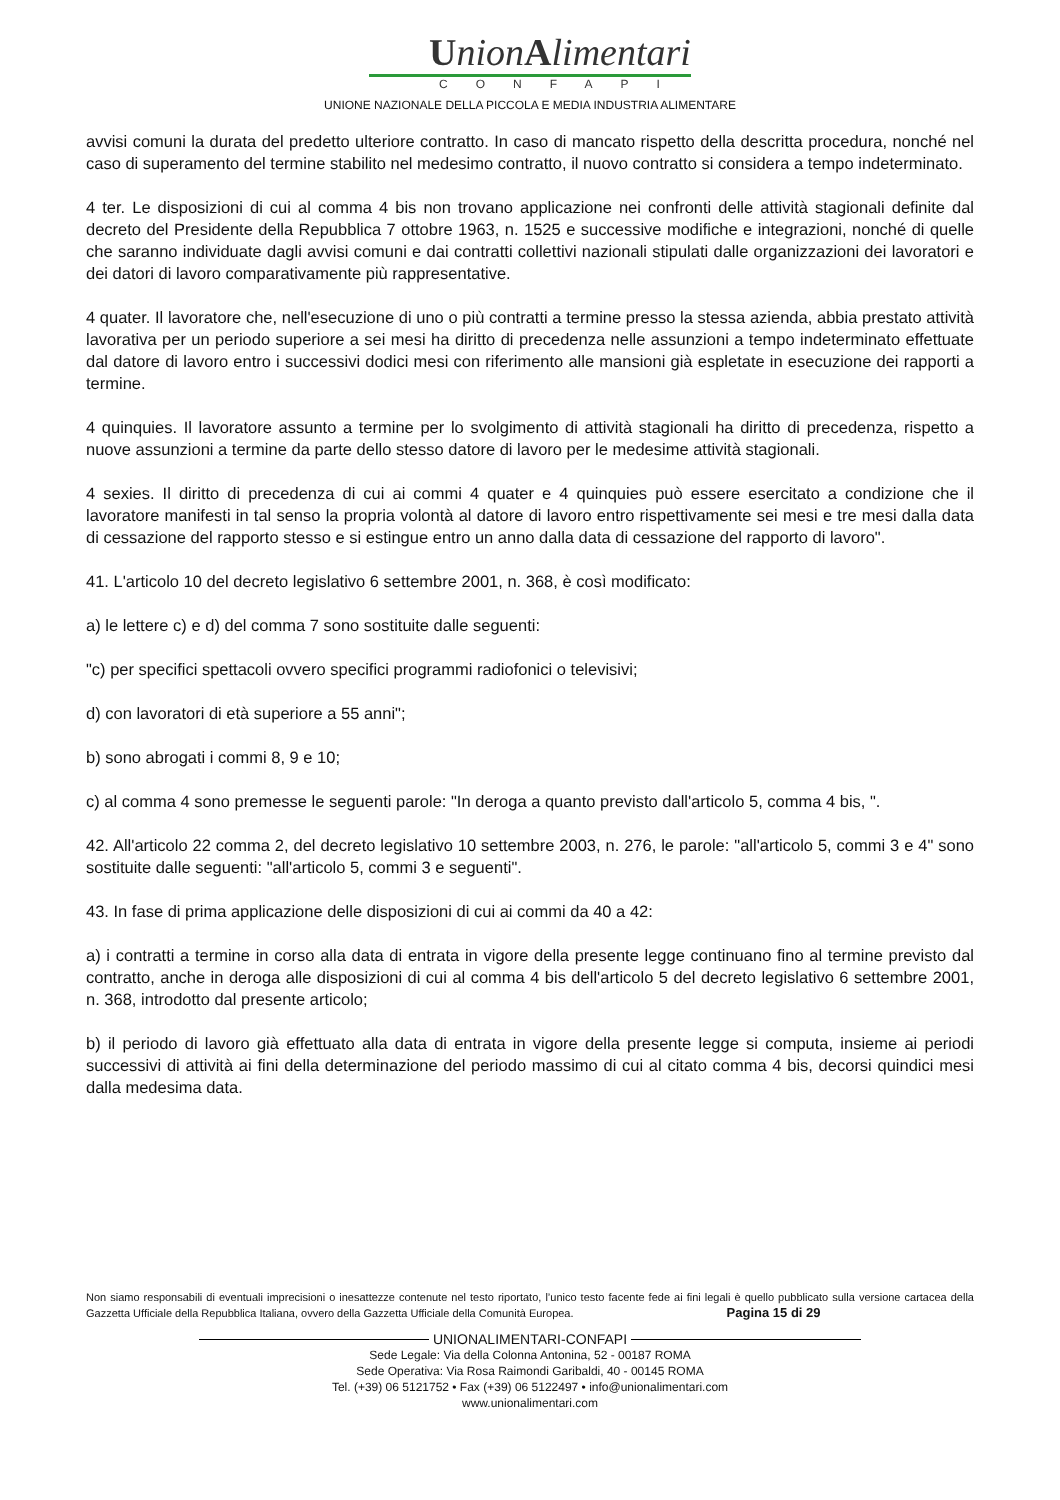UnionAlimentari
CONFAPI
UNIONE NAZIONALE DELLA PICCOLA E MEDIA INDUSTRIA ALIMENTARE
avvisi comuni la durata del predetto ulteriore contratto. In caso di mancato rispetto della descritta procedura, nonché nel caso di superamento del termine stabilito nel medesimo contratto, il nuovo contratto si considera a tempo indeterminato.
4 ter. Le disposizioni di cui al comma 4 bis non trovano applicazione nei confronti delle attività stagionali definite dal decreto del Presidente della Repubblica 7 ottobre 1963, n. 1525 e successive modifiche e integrazioni, nonché di quelle che saranno individuate dagli avvisi comuni e dai contratti collettivi nazionali stipulati dalle organizzazioni dei lavoratori e dei datori di lavoro comparativamente più rappresentative.
4 quater. Il lavoratore che, nell'esecuzione di uno o più contratti a termine presso la stessa azienda, abbia prestato attività lavorativa per un periodo superiore a sei mesi ha diritto di precedenza nelle assunzioni a tempo indeterminato effettuate dal datore di lavoro entro i successivi dodici mesi con riferimento alle mansioni già espletate in esecuzione dei rapporti a termine.
4 quinquies. Il lavoratore assunto a termine per lo svolgimento di attività stagionali ha diritto di precedenza, rispetto a nuove assunzioni a termine da parte dello stesso datore di lavoro per le medesime attività stagionali.
4 sexies. Il diritto di precedenza di cui ai commi 4 quater e 4 quinquies può essere esercitato a condizione che il lavoratore manifesti in tal senso la propria volontà al datore di lavoro entro rispettivamente sei mesi e tre mesi dalla data di cessazione del rapporto stesso e si estingue entro un anno dalla data di cessazione del rapporto di lavoro".
41. L'articolo 10 del decreto legislativo 6 settembre 2001, n. 368, è così modificato:
a) le lettere c) e d) del comma 7 sono sostituite dalle seguenti:
"c) per specifici spettacoli ovvero specifici programmi radiofonici o televisivi;
d) con lavoratori di età superiore a 55 anni";
b) sono abrogati i commi 8, 9 e 10;
c) al comma 4 sono premesse le seguenti parole: "In deroga a quanto previsto dall'articolo 5, comma 4 bis, ".
42. All'articolo 22 comma 2, del decreto legislativo 10 settembre 2003, n. 276, le parole: "all'articolo 5, commi 3 e 4" sono sostituite dalle seguenti: "all'articolo 5, commi 3 e seguenti".
43. In fase di prima applicazione delle disposizioni di cui ai commi da 40 a 42:
a) i contratti a termine in corso alla data di entrata in vigore della presente legge continuano fino al termine previsto dal contratto, anche in deroga alle disposizioni di cui al comma 4 bis dell'articolo 5 del decreto legislativo 6 settembre 2001, n. 368, introdotto dal presente articolo;
b) il periodo di lavoro già effettuato alla data di entrata in vigore della presente legge si computa, insieme ai periodi successivi di attività ai fini della determinazione del periodo massimo di cui al citato comma 4 bis, decorsi quindici mesi dalla medesima data.
Non siamo responsabili di eventuali imprecisioni o inesattezze contenute nel testo riportato, l’unico testo facente fede ai fini legali è quello pubblicato sulla versione cartacea della Gazzetta Ufficiale della Repubblica Italiana, ovvero della Gazzetta Ufficiale della Comunità Europea. Pagina 15 di 29
UNIONALIMENTARI-CONFAPI
Sede Legale: Via della Colonna Antonina, 52 - 00187 ROMA
Sede Operativa: Via Rosa Raimondi Garibaldi, 40 - 00145 ROMA
Tel. (+39) 06 5121752 • Fax (+39) 06 5122497 • info@unionalimentari.com
www.unionalimentari.com